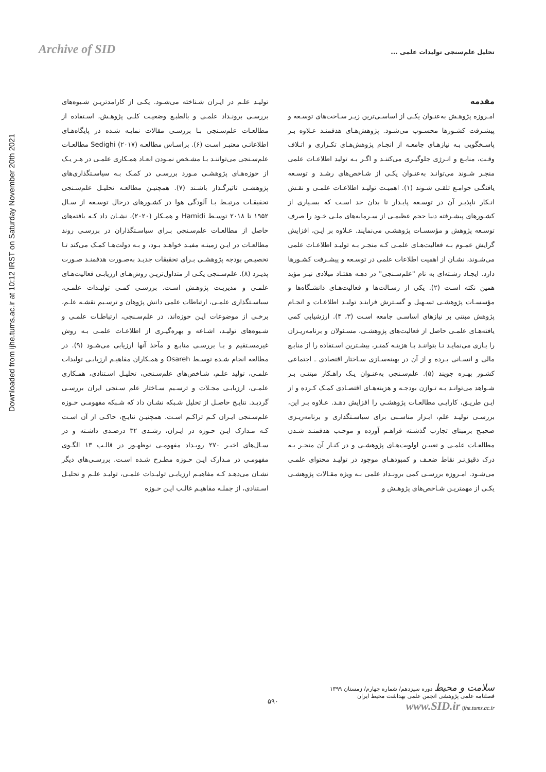Archive of SID
تحلیل علم‌سنجی تولیدات علمی ...
Downloaded from ijhe.tums.ac.ir at 10:12 IRST on Saturday November 20th 2021
مقدمه
امـروزه پژوهـش به‌عنـوان یکـی از اساسـی‌ترین زیـر سـاخت‌های توسـعه و پیشـرفت کشـورها محسـوب می‌شـود. پژوهش‌هـای هدفمنـد عـلاوه بـر پاسـخگویی بـه نیازهـای جامعـه از انجـام پژوهش‌هـای تکـراری و اتـلاف وقـت، منابـع و انـرژی جلوگیـری می‌کننـد و اگـر بـه تولید اطلاعـات علمی منجـر شـوند می‌توانـد به‌عنـوان یکـی از شـاخص‌های رشـد و توسـعه یافتگـی جوامـع تلقـی شـوند (۱). اهمیـت تولیـد اطلاعـات علمـی و نقـش انـکار ناپذیـر آن در توسـعه پایـدار تا بدان حد اسـت که بسـیاری از کشـورهای پیشـرفته دنیا حجم عظیمـی از سـرمایه‌های ملـی خـود را صرف توسـعه پژوهش و مؤسسـات پژوهشـی می‌نمایند. عـلاوه بر ایـن، افزایش گرایش عمـوم بـه فعالیت‌هـای علمـی کـه منجـر بـه تولیـد اطلاعـات علمی می‌شـوند، نشـان از اهمیت اطلاعات علمی در توسـعه و پیشـرفت کشـورها دارد. ایجـاد رشـته‌ای به نام "علم‌سـنجی" در دهـه هفتـاد میلادی نیـز مؤید همین نکته اسـت (۲). یکی از رسـالت‌ها و فعالیت‌هـای دانشـگاه‌ها و مؤسسـات پژوهشـی تسـهیل و گسـترش فراینـد تولیـد اطلاعـات و انجـام پژوهش مبتنی بر نیازهای اساسـی جامعه اسـت (۳، ۴). ارزشیابی کمی یافته‌هـای علمـی حاصل از فعالیت‌های پژوهشـی، مسـئولان و برنامه‌ریـزان را یـاری می‌نمایـد تـا بتواننـد بـا هزینـه کمتـر، بیشـترین اسـتفاده را از منابـع مالی و انسـانی بـرده و از آن در بهینه‌سـازی سـاختار اقتصادی ـ اجتماعی کشـور بهـره جویند (۵). علم‌سـنجی به‌عنـوان یـک راهـکار مبتنـی بـر شـواهد می‌توانـد بـه تـوازن بودجـه و هزینه‌هـای اقتصـادی کمـک کـرده و از ایـن طریـق، کارایـی مطالعـات پژوهشـی را افزایش دهـد. عـلاوه بـر این، بررسـی تولیـد علم، ابـزار مناسـبی برای سیاسـتگذاری و برنامه‌ریـزی صحیـح برمبنای تجارب گذشـته فراهـم آورده و موجـب هدفمنـد شـدن مطالعـات علمـی و تعییـن اولویت‌هـای پژوهشـی و در کنـار آن منجـر بـه درک دقیق‌تـر نقاط ضعـف و کمبودهـای موجود در تولیـد محتوای علمـی می‌شـود. امـروزه بررسـی کمی برونـداد علمی بـه ویژه مقـالات پژوهشـی یکـی از مهمتریـن شـاخص‌های پژوهـش و
تولیـد علـم در ایـران شـناخته می‌شـود. یکـی از کارامدتریـن شـیوه‌های بررسـی برونـداد علمـی و بالطبـع وضعیـت کلـی پژوهـش، اسـتفاده از مطالعـات علم‌سـنجی بـا بررسـی مقالات نمایـه شـده در پایگاه‌هـای اطلاعاتـی معتبـر اسـت (۶). براسـاس مطالعـه Sedighi (۲۰۱۷) مطالعـات علم‌سـنجی می‌تواننـد بـا مشـخص نمـودن ابعـاد همـکاری علمـی در هـر یـک از حوزه‌هـای پژوهشـی مـورد بررسـی در کمـک بـه سیاسـتگذاری‌های پژوهشـی تاثیرگـذار باشـند (۷). همچنیـن مطالعـه تحلیـل علم‌سـنجی تحقیقـات مرتبـط بـا آلودگی هوا در کشـورهای درحال توسـعه از سـال ۱۹۵۲ تا ۲۰۱۸ توسـط Hamidi و همـکار (۲۰۲۰)، نشـان داد کـه یافته‌های حاصل از مطالعـات علم‌سـنجی بـرای سیاسـتگذاران در بررسـی روند مطالعـات در ایـن زمینـه مفیـد خواهـد بـود، و بـه دولت‌هـا کمـک می‌کند تـا تخصیـص بودجه پژوهشـی بـرای تحقیقات جدیـد به‌صـورت هدفمنـد صـورت پذیـرد (۸). علم‌سـنجی یکـی از متداول‌تریـن روش‌هـای ارزیابـی فعالیت‌هـای علمـی و مدیریـت پژوهـش اسـت. بررسـی کمـی تولیـدات علمـی، سیاسـتگذاری علمـی، ارتباطات علمی دانش پژوهان و ترسـیم نقشـه علـم، برخـی از موضوعات ایـن حوزه‌اند. در علم‌سـنجی، ارتباطـات علمـی و شـیوه‌های تولیـد، اشـاعه و بهره‌گیـری از اطلاعـات علمـی بـه روش غیرمسـتقیم و بـا بررسـی منابـع و مآخذ آنها ارزیابی می‌شـود (۹). در مطالعه انجام شـده توسـط Osareh و همـکاران مفاهیـم ارزیابـی تولیدات علمـی، تولید علـم، شـاخص‌های علم‌سـنجی، تحلیـل اسـتنادی، همـکاری علمـی، ارزیابـی مجـلات و ترسـیم سـاختار علم سـنجی ایران بررسـی گردیـد. نتایـج حاصـل از تحلیل شـبکه نشـان داد که شـبکه مفهومـی حـوزه علم‌سـنجی ایـران کـم تراکـم اسـت. همچنیـن نتایـج، حاکـی از آن اسـت کـه مـدارک ایـن حـوزه در ایـران، رشـدی ۳۲ درصـدی داشـته و در سـال‌های اخیـر ۲۷۰ رویـداد مفهومـی نوظهـور در قالـب ۱۳ الگـوی مفهومـی در مـدارک ایـن حـوزه مطـرح شـده اسـت. بررسـی‌های دیگر نشـان می‌دهـد کـه مفاهیـم ارزیابـی تولیـدات علمـی، تولیـد علـم و تحلیـل اسـتنادی، از جملـه مفاهیـم غالـب ایـن حـوزه
۵۹۰
سلامت و محیط دوره سیزدهم/ شماره چهارم/ زمستان ۱۳۹۹
فصلنامه علمی پژوهشی انجمن علمی بهداشت محیط ایران
www.SID.ir ijhe.tums.ac.ir